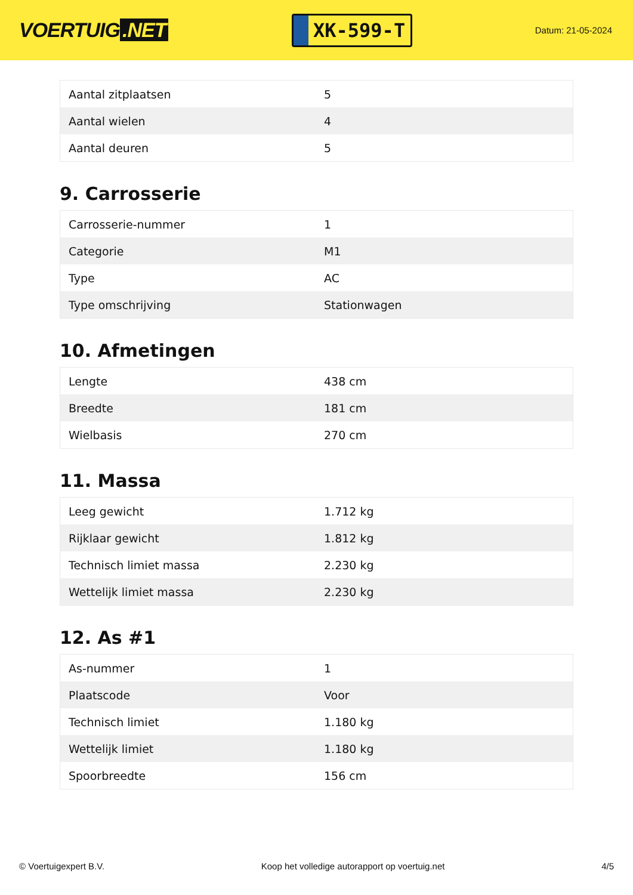VOERTUIG.NET
XK-599-T
Datum: 21-05-2024
| Aantal zitplaatsen | 5 |
| Aantal wielen | 4 |
| Aantal deuren | 5 |
9. Carrosserie
| Carrosserie-nummer | 1 |
| Categorie | M1 |
| Type | AC |
| Type omschrijving | Stationwagen |
10. Afmetingen
| Lengte | 438 cm |
| Breedte | 181 cm |
| Wielbasis | 270 cm |
11. Massa
| Leeg gewicht | 1.712 kg |
| Rijklaar gewicht | 1.812 kg |
| Technisch limiet massa | 2.230 kg |
| Wettelijk limiet massa | 2.230 kg |
12. As #1
| As-nummer | 1 |
| Plaatscode | Voor |
| Technisch limiet | 1.180 kg |
| Wettelijk limiet | 1.180 kg |
| Spoorbreedte | 156 cm |
© Voertuigexpert B.V. Koop het volledige autorapport op voertuig.net 4/5